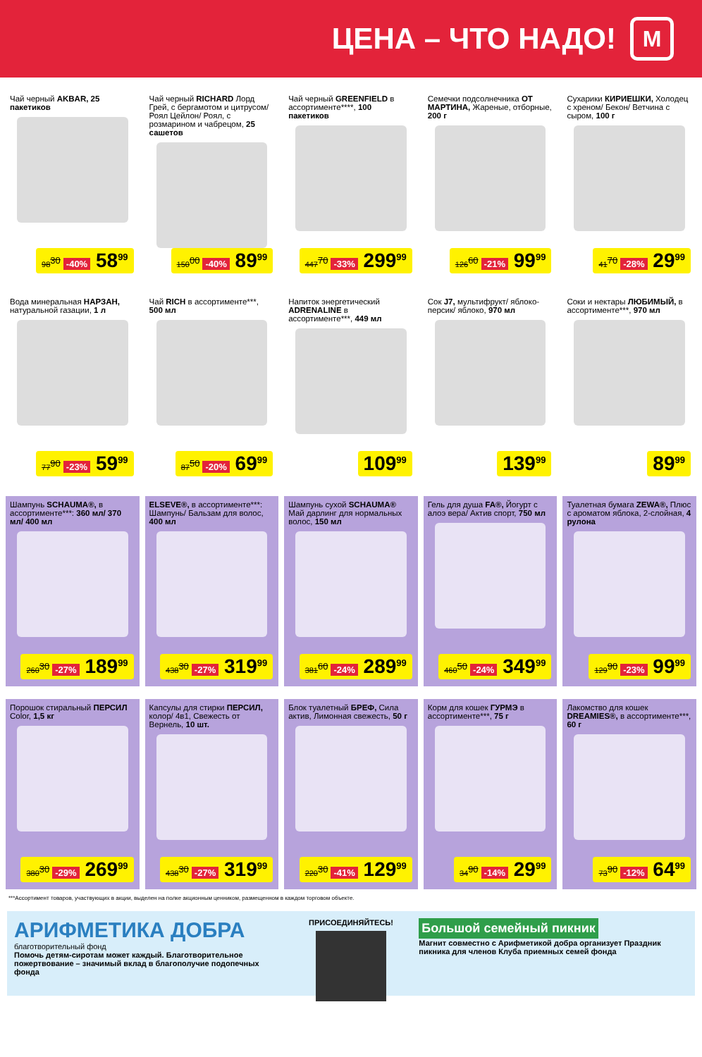ЦЕНА – ЧТО НАДО! М
Чай черный AKBAR, 25 пакетиков
98<sup>30</sup> -40% 58<sup>99</sup>
Чай черный RICHARD Лорд Грей, с бергамотом и цитрусом/ Роял Цейлон/ Роял, с розмарином и чабрецом, 25 сашетов
150<sup>00</sup> -40% 89<sup>99</sup>
Чай черный GREENFIELD в ассортименте****, 100 пакетиков
447<sup>70</sup> -33% 299<sup>99</sup>
Семечки подсолнечника ОТ МАРТИНА, Жареные, отборные, 200 г
126<sup>60</sup> -21% 99<sup>99</sup>
Сухарики КИРИЕШКИ, Холодец с хреном/ Бекон/ Ветчина с сыром, 100 г
41<sup>70</sup> -28% 29<sup>99</sup>
Вода минеральная НАРЗАН, натуральной газации, 1 л
77<sup>90</sup> -23% 59<sup>99</sup>
Чай RICH в ассортименте***, 500 мл
87<sup>50</sup> -20% 69<sup>99</sup>
Напиток энергетический ADRENALINE в ассортименте***, 449 мл
109<sup>99</sup>
Сок J7, мультифрукт/ яблоко-персик/ яблоко, 970 мл
139<sup>99</sup>
Соки и нектары ЛЮБИМЫЙ, в ассортименте***, 970 мл
89<sup>99</sup>
Шампунь SCHAUMA®, в ассортименте***: 360 мл/ 370 мл/ 400 мл
260<sup>30</sup> -27% 189<sup>99</sup>
ELSEVE®, в ассортименте***: Шампунь/ Бальзам для волос, 400 мл
438<sup>30</sup> -27% 319<sup>99</sup>
Шампунь сухой SCHAUMA® Май дарлинг для нормальных волос, 150 мл
381<sup>60</sup> -24% 289<sup>99</sup>
Гель для душа FA®, Йогурт с алоэ вера/ Актив спорт, 750 мл
460<sup>50</sup> -24% 349<sup>99</sup>
Туалетная бумага ZEWA®, Плюс с ароматом яблока, 2-слойная, 4 рулона
129<sup>90</sup> -23% 99<sup>99</sup>
Порошок стиральный ПЕРСИЛ Color, 1,5 кг
380<sup>30</sup> -29% 269<sup>99</sup>
Капсулы для стирки ПЕРСИЛ, колор/ 4в1, Свежесть от Вернель, 10 шт.
438<sup>30</sup> -27% 319<sup>99</sup>
Блок туалетный БРЕФ, Сила актив, Лимонная свежесть, 50 г
220<sup>30</sup> -41% 129<sup>99</sup>
Корм для кошек ГУРМЭ в ассортименте***, 75 г
34<sup>90</sup> -14% 29<sup>99</sup>
Лакомство для кошек DREAMIES®, в ассортименте***, 60 г
73<sup>90</sup> -12% 64<sup>99</sup>
***Ассортимент товаров, участвующих в акции, выделен на полке акционным ценником, размещенном в каждом торговом объекте.
АРИФМЕТИКА ДОБРА благотворительный фонд
Помочь детям-сиротам может каждый. Благотворительное пожертвование – значимый вклад в благополучие подопечных фонда
ПРИСОЕДИНЯЙТЕСЬ!
Большой семейный пикник
Магнит совместно с Арифметикой добра организует Праздник пикника для членов Клуба приемных семей фонда